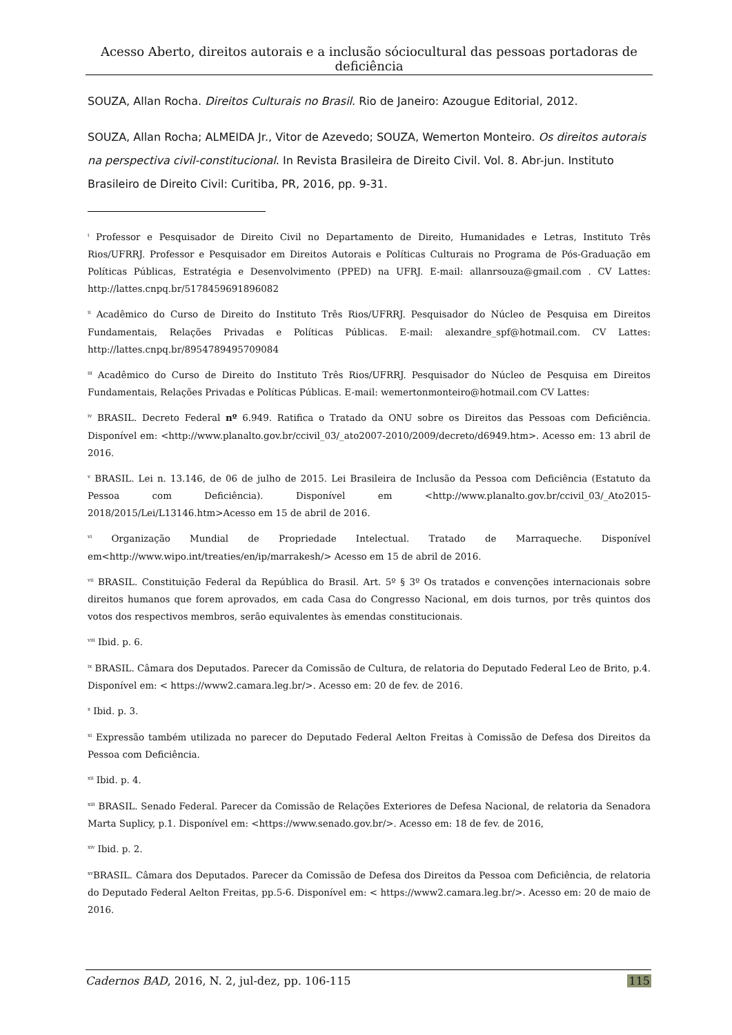Acesso Aberto, direitos autorais e a inclusão sóciocultural das pessoas portadoras de deficiência
SOUZA, Allan Rocha. Direitos Culturais no Brasil. Rio de Janeiro: Azougue Editorial, 2012.
SOUZA, Allan Rocha; ALMEIDA Jr., Vitor de Azevedo; SOUZA, Wemerton Monteiro. Os direitos autorais na perspectiva civil-constitucional. In Revista Brasileira de Direito Civil. Vol. 8. Abr-jun. Instituto Brasileiro de Direito Civil: Curitiba, PR, 2016, pp. 9-31.
<sup>i</sup> Professor e Pesquisador de Direito Civil no Departamento de Direito, Humanidades e Letras, Instituto Três Rios/UFRRJ. Professor e Pesquisador em Direitos Autorais e Políticas Culturais no Programa de Pós-Graduação em Políticas Públicas, Estratégia e Desenvolvimento (PPED) na UFRJ. E-mail: allanrsouza@gmail.com . CV Lattes: http://lattes.cnpq.br/5178459691896082
<sup>ii</sup> Acadêmico do Curso de Direito do Instituto Três Rios/UFRRJ. Pesquisador do Núcleo de Pesquisa em Direitos Fundamentais, Relações Privadas e Políticas Públicas. E-mail: alexandre_spf@hotmail.com. CV Lattes: http://lattes.cnpq.br/8954789495709084
<sup>iii</sup> Acadêmico do Curso de Direito do Instituto Três Rios/UFRRJ. Pesquisador do Núcleo de Pesquisa em Direitos Fundamentais, Relações Privadas e Políticas Públicas. E-mail: wemertonmonteiro@hotmail.com CV Lattes:
<sup>iv</sup> BRASIL. Decreto Federal nº 6.949. Ratifica o Tratado da ONU sobre os Direitos das Pessoas com Deficiência. Disponível em: <http://www.planalto.gov.br/ccivil_03/_ato2007-2010/2009/decreto/d6949.htm>. Acesso em: 13 abril de 2016.
<sup>v</sup> BRASIL. Lei n. 13.146, de 06 de julho de 2015. Lei Brasileira de Inclusão da Pessoa com Deficiência (Estatuto da Pessoa com Deficiência). Disponível em <http://www.planalto.gov.br/ccivil_03/_Ato2015-2018/2015/Lei/L13146.htm>Acesso em 15 de abril de 2016.
<sup>vi</sup> Organização Mundial de Propriedade Intelectual. Tratado de Marraqueche. Disponível em<http://www.wipo.int/treaties/en/ip/marrakesh/> Acesso em 15 de abril de 2016.
<sup>vii</sup> BRASIL. Constituição Federal da República do Brasil. Art. 5º § 3º Os tratados e convenções internacionais sobre direitos humanos que forem aprovados, em cada Casa do Congresso Nacional, em dois turnos, por três quintos dos votos dos respectivos membros, serão equivalentes às emendas constitucionais.
<sup>viii</sup> Ibid. p. 6.
<sup>ix</sup> BRASIL. Câmara dos Deputados. Parecer da Comissão de Cultura, de relatoria do Deputado Federal Leo de Brito, p.4. Disponível em: < https://www2.camara.leg.br/>. Acesso em: 20 de fev. de 2016.
<sup>x</sup> Ibid. p. 3.
<sup>xi</sup> Expressão também utilizada no parecer do Deputado Federal Aelton Freitas à Comissão de Defesa dos Direitos da Pessoa com Deficiência.
<sup>xii</sup> Ibid. p. 4.
<sup>xiii</sup> BRASIL. Senado Federal. Parecer da Comissão de Relações Exteriores de Defesa Nacional, de relatoria da Senadora Marta Suplicy, p.1. Disponível em: <https://www.senado.gov.br/>. Acesso em: 18 de fev. de 2016,
<sup>xiv</sup> Ibid. p. 2.
<sup>xv</sup>BRASIL. Câmara dos Deputados. Parecer da Comissão de Defesa dos Direitos da Pessoa com Deficiência, de relatoria do Deputado Federal Aelton Freitas, pp.5-6. Disponível em: < https://www2.camara.leg.br/>. Acesso em: 20 de maio de 2016.
Cadernos BAD, 2016, N. 2, jul-dez, pp. 106-115 115